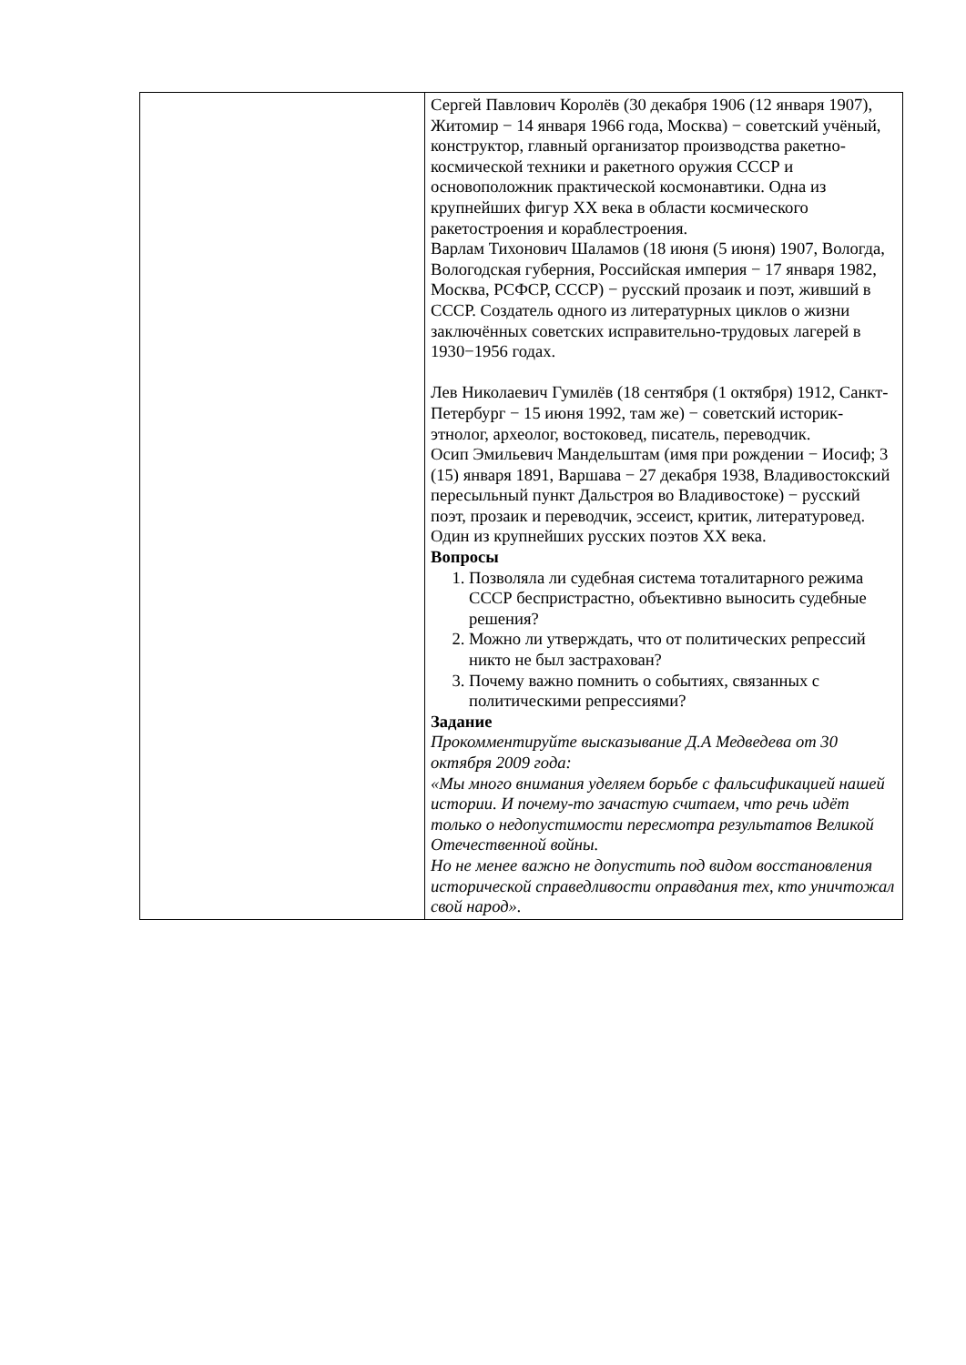| | Сергей Павлович Королёв (30 декабря 1906 (12 января 1907), Житомир − 14 января 1966 года, Москва) − советский учёный, конструктор, главный организатор производства ракетно-космической техники и ракетного оружия СССР и основоположник практической космонавтики. Одна из крупнейших фигур XX века в области космического ракетостроения и кораблестроения. Варлам Тихонович Шаламов (18 июня (5 июня) 1907, Вологда, Вологодская губерния, Российская империя − 17 января 1982, Москва, РСФСР, СССР) − русский прозаик и поэт, живший в СССР. Создатель одного из литературных циклов о жизни заключённых советских исправительно-трудовых лагерей в 1930−1956 годах. Лев Николаевич Гумилёв (18 сентября (1 октября) 1912, Санкт-Петербург − 15 июня 1992, там же) − советский историк-этнолог, археолог, востоковед, писатель, переводчик. Осип Эмильевич Мандельштам (имя при рождении − Иосиф; 3 (15) января 1891, Варшава − 27 декабря 1938, Владивостокский пересыльный пункт Дальстроя во Владивостоке) − русский поэт, прозаик и переводчик, эссеист, критик, литературовед. Один из крупнейших русских поэтов XX века. Вопросы 1. Позволяла ли судебная система тоталитарного режима СССР беспристрастно, объективно выносить судебные решения? 2. Можно ли утверждать, что от политических репрессий никто не был застрахован? 3. Почему важно помнить о событиях, связанных с политическими репрессиями? Задание Прокомментируйте высказывание Д.А Медведева от 30 октября 2009 года: «Мы много внимания уделяем борьбе с фальсификацией нашей истории. И почему-то зачастую считаем, что речь идёт только о недопустимости пересмотра результатов Великой Отечественной войны. Но не менее важно не допустить под видом восстановления исторической справедливости оправдания тех, кто уничтожал свой народ». |